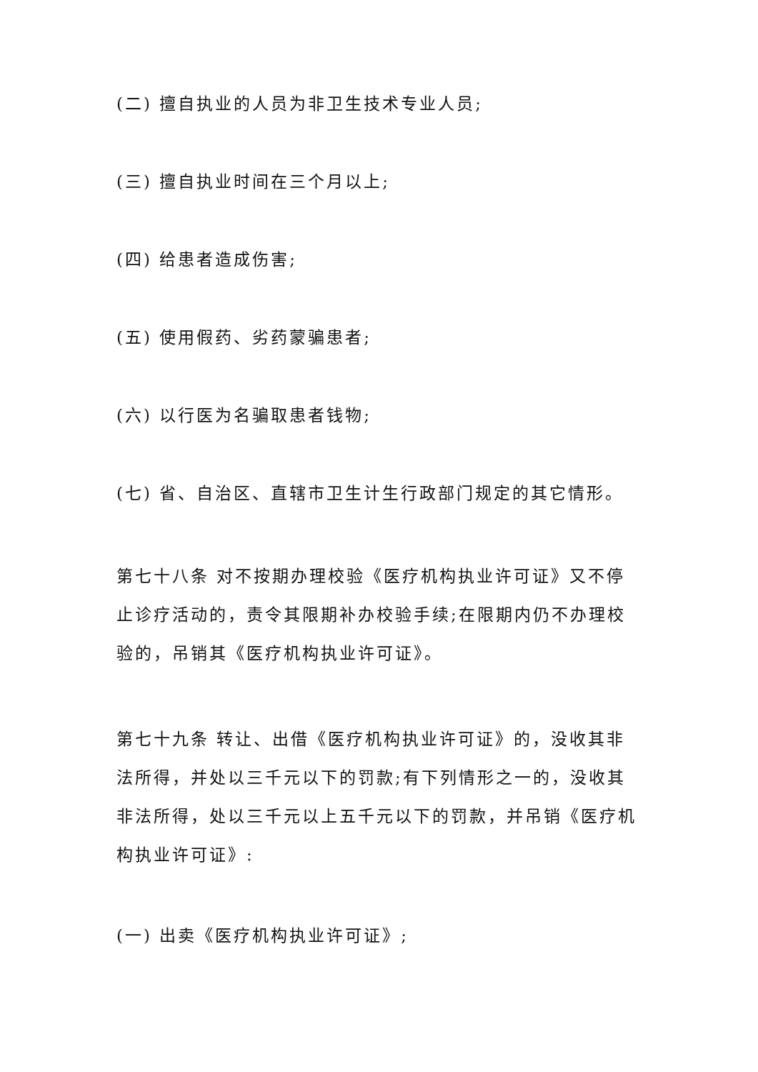(二) 擅自执业的人员为非卫生技术专业人员;
(三) 擅自执业时间在三个月以上;
(四) 给患者造成伤害;
(五) 使用假药、劣药蒙骗患者;
(六) 以行医为名骗取患者钱物;
(七) 省、自治区、直辖市卫生计生行政部门规定的其它情形。
第七十八条 对不按期办理校验《医疗机构执业许可证》又不停止诊疗活动的，责令其限期补办校验手续;在限期内仍不办理校验的，吊销其《医疗机构执业许可证》。
第七十九条 转让、出借《医疗机构执业许可证》的，没收其非法所得，并处以三千元以下的罚款;有下列情形之一的，没收其非法所得，处以三千元以上五千元以下的罚款，并吊销《医疗机构执业许可证》:
(一) 出卖《医疗机构执业许可证》;